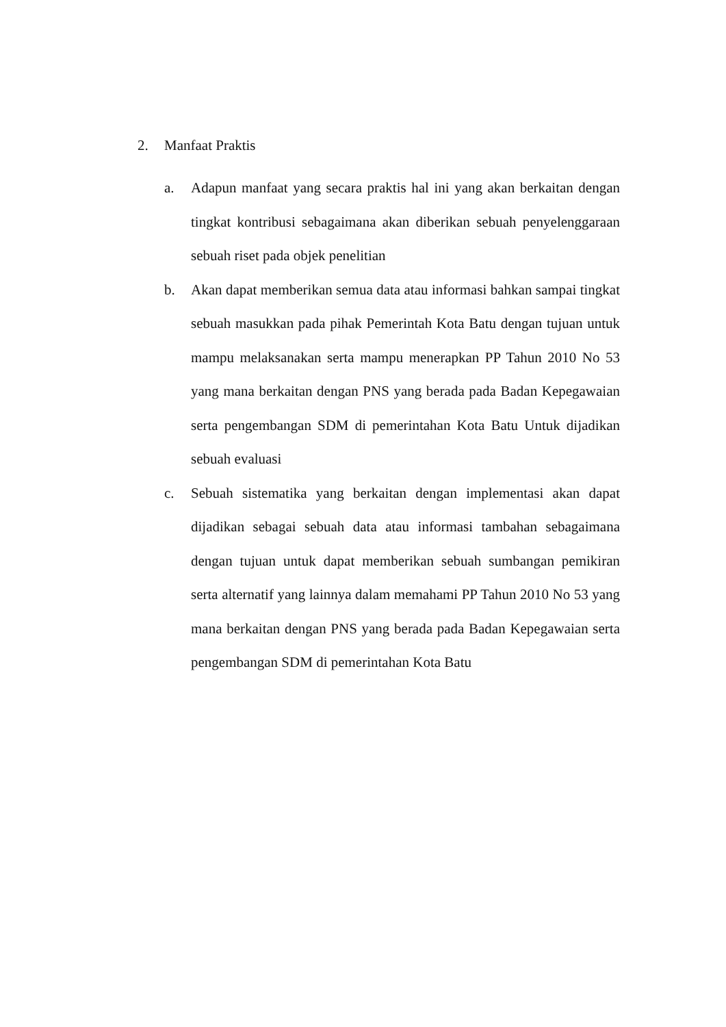2. Manfaat Praktis
a. Adapun manfaat yang secara praktis hal ini yang akan berkaitan dengan tingkat kontribusi sebagaimana akan diberikan sebuah penyelenggaraan sebuah riset pada objek penelitian
b. Akan dapat memberikan semua data atau informasi bahkan sampai tingkat sebuah masukkan pada pihak Pemerintah Kota Batu dengan tujuan untuk mampu melaksanakan serta mampu menerapkan PP Tahun 2010 No 53 yang mana berkaitan dengan PNS yang berada pada Badan Kepegawaian serta pengembangan SDM di pemerintahan Kota Batu Untuk dijadikan sebuah evaluasi
c. Sebuah sistematika yang berkaitan dengan implementasi akan dapat dijadikan sebagai sebuah data atau informasi tambahan sebagaimana dengan tujuan untuk dapat memberikan sebuah sumbangan pemikiran serta alternatif yang lainnya dalam memahami PP Tahun 2010 No 53 yang mana berkaitan dengan PNS yang berada pada Badan Kepegawaian serta pengembangan SDM di pemerintahan Kota Batu